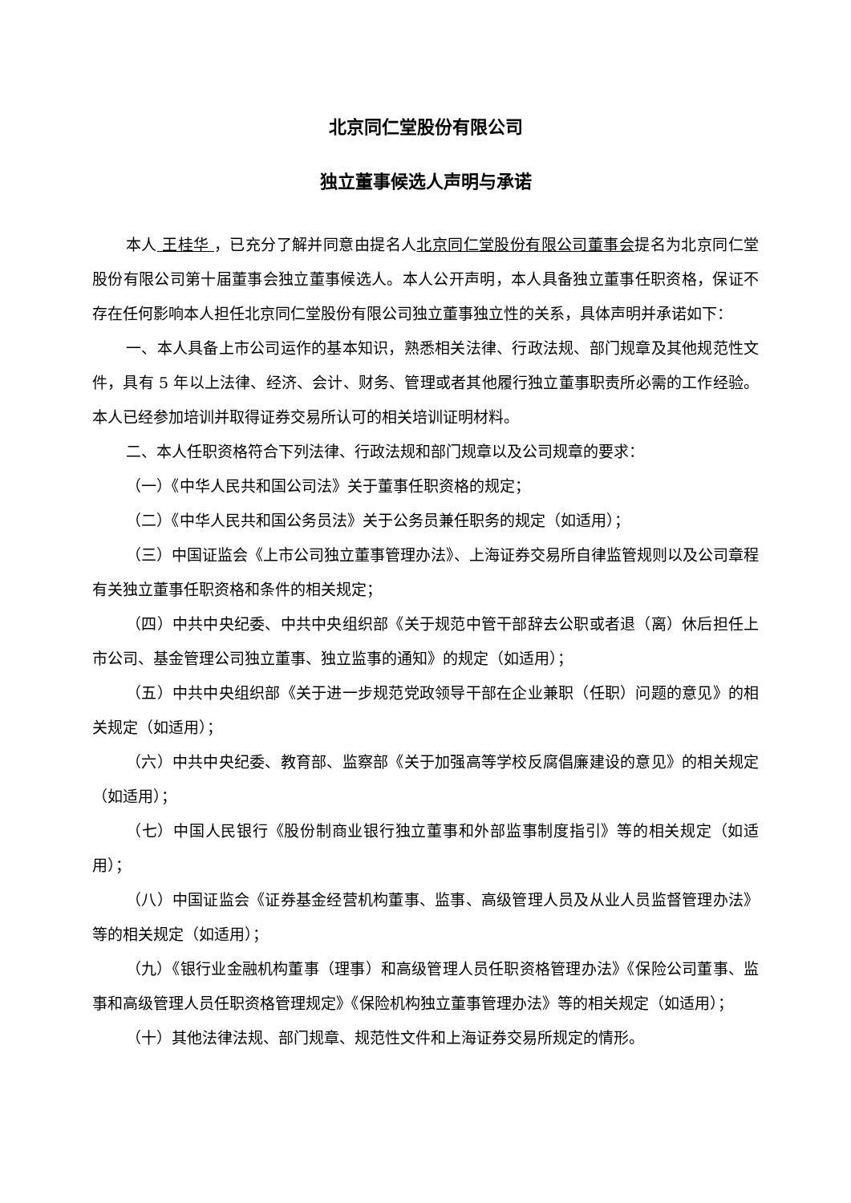北京同仁堂股份有限公司
独立董事候选人声明与承诺
本人 王桂华 ，已充分了解并同意由提名人北京同仁堂股份有限公司董事会提名为北京同仁堂股份有限公司第十届董事会独立董事候选人。本人公开声明，本人具备独立董事任职资格，保证不存在任何影响本人担任北京同仁堂股份有限公司独立董事独立性的关系，具体声明并承诺如下：
一、本人具备上市公司运作的基本知识，熟悉相关法律、行政法规、部门规章及其他规范性文件，具有 5 年以上法律、经济、会计、财务、管理或者其他履行独立董事职责所必需的工作经验。本人已经参加培训并取得证券交易所认可的相关培训证明材料。
二、本人任职资格符合下列法律、行政法规和部门规章以及公司规章的要求：
（一）《中华人民共和国公司法》关于董事任职资格的规定；
（二）《中华人民共和国公务员法》关于公务员兼任职务的规定（如适用）；
（三）中国证监会《上市公司独立董事管理办法》、上海证券交易所自律监管规则以及公司章程有关独立董事任职资格和条件的相关规定；
（四）中共中央纪委、中共中央组织部《关于规范中管干部辞去公职或者退（离）休后担任上市公司、基金管理公司独立董事、独立监事的通知》的规定（如适用）；
（五）中共中央组织部《关于进一步规范党政领导干部在企业兼职（任职）问题的意见》的相关规定（如适用）；
（六）中共中央纪委、教育部、监察部《关于加强高等学校反腐倡廉建设的意见》的相关规定（如适用）；
（七）中国人民银行《股份制商业银行独立董事和外部监事制度指引》等的相关规定（如适用）；
（八）中国证监会《证券基金经营机构董事、监事、高级管理人员及从业人员监督管理办法》等的相关规定（如适用）；
（九）《银行业金融机构董事（理事）和高级管理人员任职资格管理办法》《保险公司董事、监事和高级管理人员任职资格管理规定》《保险机构独立董事管理办法》等的相关规定（如适用）；
（十）其他法律法规、部门规章、规范性文件和上海证券交易所规定的情形。